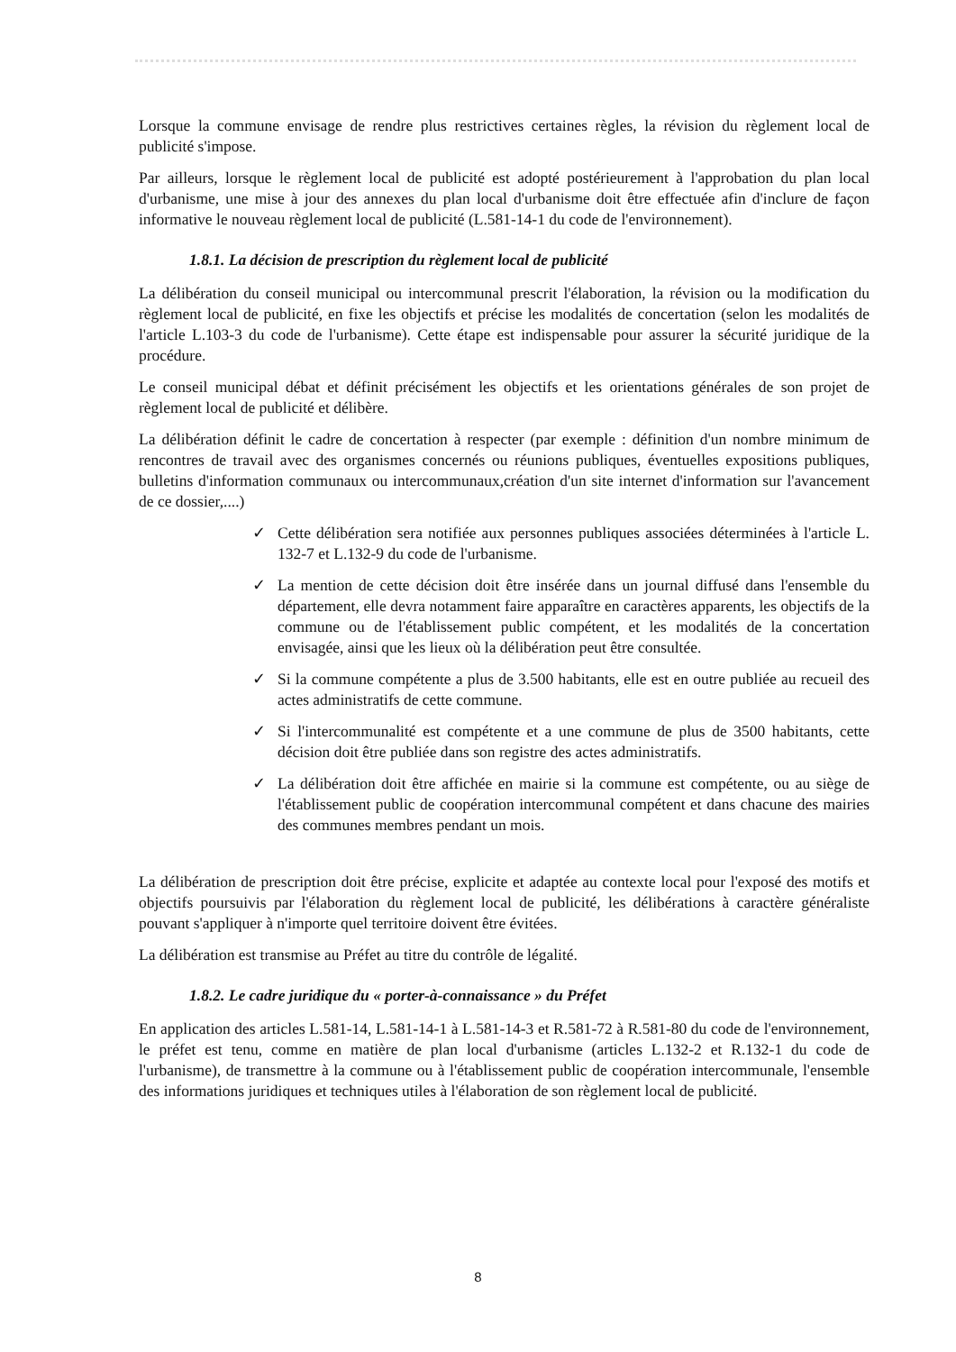Lorsque la commune envisage de rendre plus restrictives certaines règles, la révision du règlement local de publicité s'impose.
Par ailleurs, lorsque le règlement local de publicité est adopté postérieurement à l'approbation du plan local d'urbanisme, une mise à jour des annexes du plan local d'urbanisme doit être effectuée afin d'inclure de façon informative le nouveau règlement local de publicité (L.581-14-1 du code de l'environnement).
1.8.1. La décision de prescription du règlement local de publicité
La délibération du conseil municipal ou intercommunal prescrit l'élaboration, la révision ou la modification du règlement local de publicité, en fixe les objectifs et précise les modalités de concertation (selon les modalités de l'article L.103-3 du code de l'urbanisme). Cette étape est indispensable pour assurer la sécurité juridique de la procédure.
Le conseil municipal débat et définit précisément les objectifs et les orientations générales de son projet de règlement local de publicité et délibère.
La délibération définit le cadre de concertation à respecter (par exemple : définition d'un nombre minimum de rencontres de travail avec des organismes concernés ou réunions publiques, éventuelles expositions publiques, bulletins d'information communaux ou intercommunaux,création d'un site internet d'information sur l'avancement de ce dossier,....)
✓ Cette délibération sera notifiée aux personnes publiques associées déterminées à l'article L. 132-7 et L.132-9 du code de l'urbanisme.
✓ La mention de cette décision doit être insérée dans un journal diffusé dans l'ensemble du département, elle devra notamment faire apparaître en caractères apparents, les objectifs de la commune ou de l'établissement public compétent, et les modalités de la concertation envisagée, ainsi que les lieux où la délibération peut être consultée.
✓ Si la commune compétente a plus de 3.500 habitants, elle est en outre publiée au recueil des actes administratifs de cette commune.
✓ Si l'intercommunalité est compétente et a une commune de plus de 3500 habitants, cette décision doit être publiée dans son registre des actes administratifs.
✓ La délibération doit être affichée en mairie si la commune est compétente, ou au siège de l'établissement public de coopération intercommunal compétent et dans chacune des mairies des communes membres pendant un mois.
La délibération de prescription doit être précise, explicite et adaptée au contexte local pour l'exposé des motifs et objectifs poursuivis par l'élaboration du règlement local de publicité, les délibérations à caractère généraliste pouvant s'appliquer à n'importe quel territoire doivent être évitées.
La délibération est transmise au Préfet au titre du contrôle de légalité.
1.8.2. Le cadre juridique du « porter-à-connaissance » du Préfet
En application des articles L.581-14, L.581-14-1 à L.581-14-3 et R.581-72 à R.581-80 du code de l'environnement, le préfet est tenu, comme en matière de plan local d'urbanisme (articles L.132-2 et R.132-1 du code de l'urbanisme), de transmettre à la commune ou à l'établissement public de coopération intercommunale, l'ensemble des informations juridiques et techniques utiles à l'élaboration de son règlement local de publicité.
8